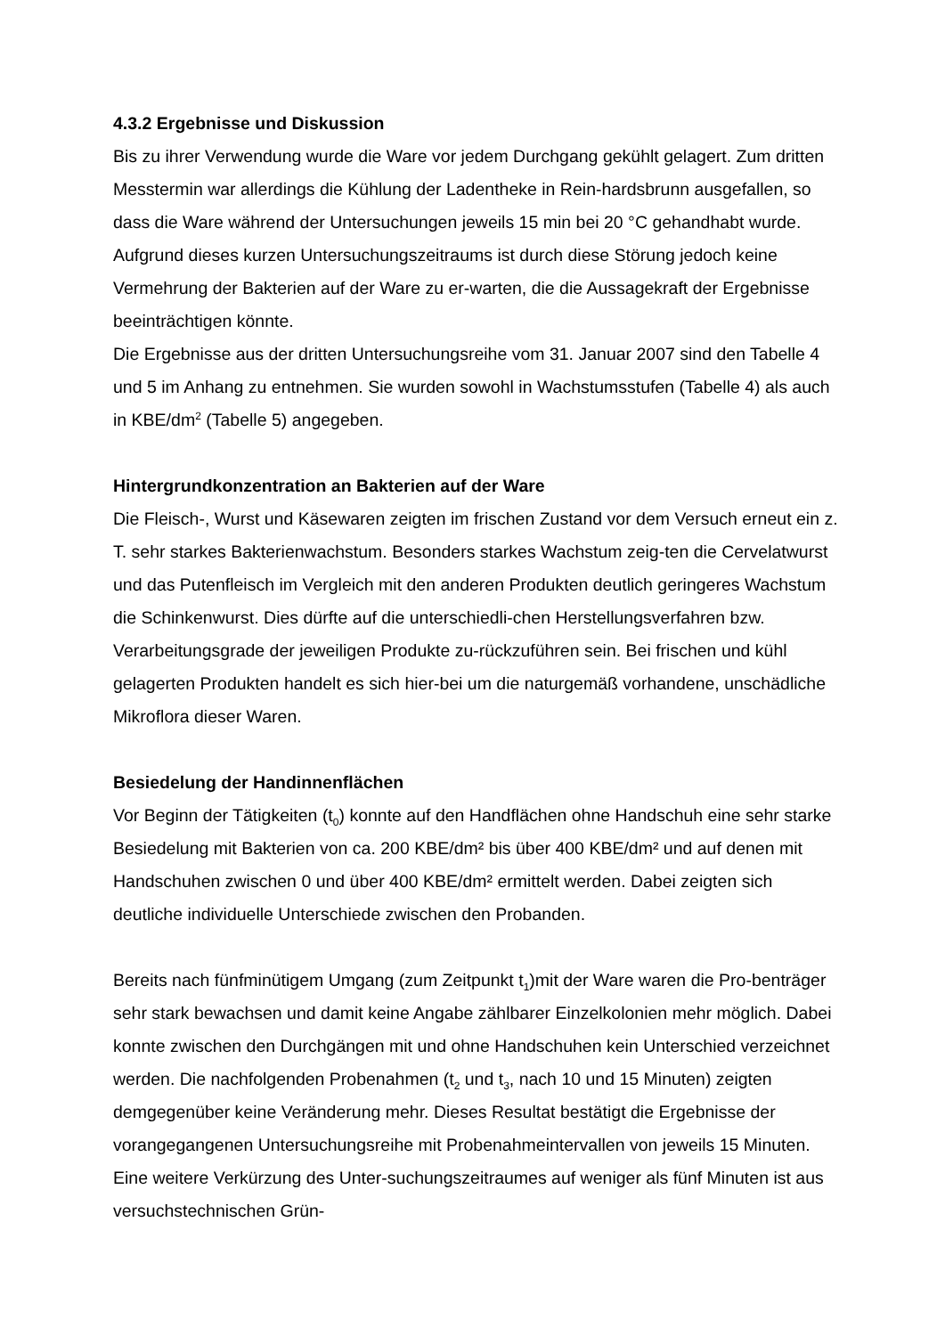4.3.2 Ergebnisse und Diskussion
Bis zu ihrer Verwendung wurde die Ware vor jedem Durchgang gekühlt gelagert. Zum dritten Messtermin war allerdings die Kühlung der Ladentheke in Rein-hardsbrunn ausgefallen, so dass die Ware während der Untersuchungen jeweils 15 min bei 20 °C gehandhabt wurde. Aufgrund dieses kurzen Untersuchungszeitraums ist durch diese Störung jedoch keine Vermehrung der Bakterien auf der Ware zu er-warten, die die Aussagekraft der Ergebnisse beeinträchtigen könnte.
Die Ergebnisse aus der dritten Untersuchungsreihe vom 31. Januar 2007 sind den Tabelle 4 und 5 im Anhang zu entnehmen. Sie wurden sowohl in Wachstumsstufen (Tabelle 4) als auch in KBE/dm<sup>2</sup> (Tabelle 5) angegeben.
Hintergrundkonzentration an Bakterien auf der Ware
Die Fleisch-, Wurst und Käsewaren zeigten im frischen Zustand vor dem Versuch erneut ein z. T. sehr starkes Bakterienwachstum. Besonders starkes Wachstum zeig-ten die Cervelatwurst und das Putenfleisch im Vergleich mit den anderen Produkten deutlich geringeres Wachstum die Schinkenwurst. Dies dürfte auf die unterschiedli-chen Herstellungsverfahren bzw. Verarbeitungsgrade der jeweiligen Produkte zu-rückzuführen sein. Bei frischen und kühl gelagerten Produkten handelt es sich hier-bei um die naturgemäß vorhandene, unschädliche Mikroflora dieser Waren.
Besiedelung der Handinnenflächen
Vor Beginn der Tätigkeiten (t<sub>0</sub>) konnte auf den Handflächen ohne Handschuh eine sehr starke Besiedelung mit Bakterien von ca. 200 KBE/dm² bis über 400 KBE/dm² und auf denen mit Handschuhen zwischen 0 und über 400 KBE/dm² ermittelt werden. Dabei zeigten sich deutliche individuelle Unterschiede zwischen den Probanden.
Bereits nach fünfminütigem Umgang (zum Zeitpunkt t<sub>1</sub>)mit der Ware waren die Pro-benträger sehr stark bewachsen und damit keine Angabe zählbarer Einzelkolonien mehr möglich. Dabei konnte zwischen den Durchgängen mit und ohne Handschuhen kein Unterschied verzeichnet werden. Die nachfolgenden Probenahmen (t<sub>2</sub> und t<sub>3</sub>, nach 10 und 15 Minuten) zeigten demgegenüber keine Veränderung mehr. Dieses Resultat bestätigt die Ergebnisse der vorangegangenen Untersuchungsreihe mit Probenahmeintervallen von jeweils 15 Minuten. Eine weitere Verkürzung des Unter-suchungszeitraumes auf weniger als fünf Minuten ist aus versuchstechnischen Grün-